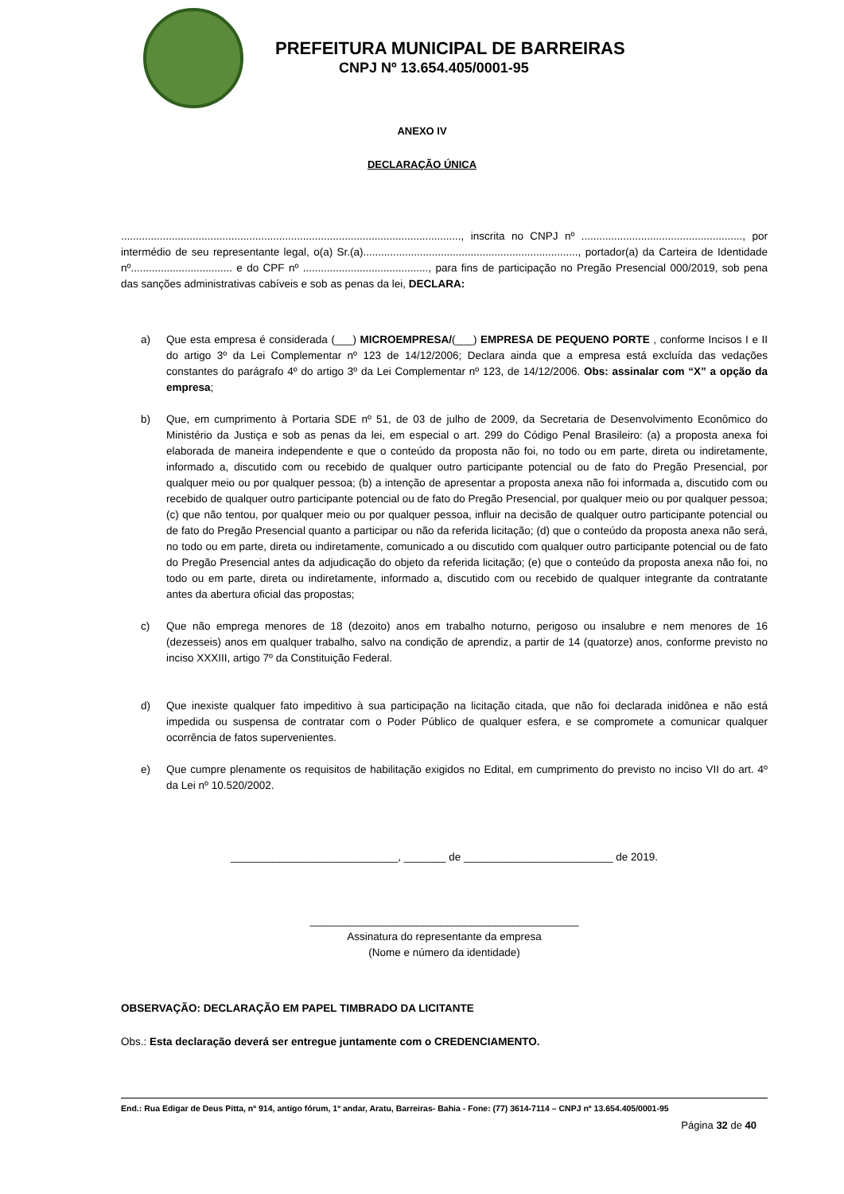PREFEITURA MUNICIPAL DE BARREIRAS
CNPJ Nº 13.654.405/0001-95
ANEXO IV
DECLARAÇÃO ÚNICA
.................................................................................................................., inscrita no CNPJ nº ......................................................, por intermédio de seu representante legal, o(a) Sr.(a)........................................................................, portador(a) da Carteira de Identidade nº.................................. e do CPF nº .........................................., para fins de participação no Pregão Presencial 000/2019, sob pena das sanções administrativas cabíveis e sob as penas da lei, DECLARA:
a) Que esta empresa é considerada (___) MICROEMPRESA/(___) EMPRESA DE PEQUENO PORTE , conforme Incisos I e II do artigo 3º da Lei Complementar nº 123 de 14/12/2006; Declara ainda que a empresa está excluída das vedações constantes do parágrafo 4º do artigo 3º da Lei Complementar nº 123, de 14/12/2006. Obs: assinalar com “X” a opção da empresa;
b) Que, em cumprimento à Portaria SDE nº 51, de 03 de julho de 2009, da Secretaria de Desenvolvimento Econômico do Ministério da Justiça e sob as penas da lei, em especial o art. 299 do Código Penal Brasileiro: (a) a proposta anexa foi elaborada de maneira independente e que o conteúdo da proposta não foi, no todo ou em parte, direta ou indiretamente, informado a, discutido com ou recebido de qualquer outro participante potencial ou de fato do Pregão Presencial, por qualquer meio ou por qualquer pessoa; (b) a intenção de apresentar a proposta anexa não foi informada a, discutido com ou recebido de qualquer outro participante potencial ou de fato do Pregão Presencial, por qualquer meio ou por qualquer pessoa; (c) que não tentou, por qualquer meio ou por qualquer pessoa, influir na decisão de qualquer outro participante potencial ou de fato do Pregão Presencial quanto a participar ou não da referida licitação; (d) que o conteúdo da proposta anexa não será, no todo ou em parte, direta ou indiretamente, comunicado a ou discutido com qualquer outro participante potencial ou de fato do Pregão Presencial antes da adjudicação do objeto da referida licitação; (e) que o conteúdo da proposta anexa não foi, no todo ou em parte, direta ou indiretamente, informado a, discutido com ou recebido de qualquer integrante da contratante antes da abertura oficial das propostas;
c) Que não emprega menores de 18 (dezoito) anos em trabalho noturno, perigoso ou insalubre e nem menores de 16 (dezesseis) anos em qualquer trabalho, salvo na condição de aprendiz, a partir de 14 (quatorze) anos, conforme previsto no inciso XXXIII, artigo 7º da Constituição Federal.
d) Que inexiste qualquer fato impeditivo à sua participação na licitação citada, que não foi declarada inidônea e não está impedida ou suspensa de contratar com o Poder Público de qualquer esfera, e se compromete a comunicar qualquer ocorrência de fatos supervenientes.
e) Que cumpre plenamente os requisitos de habilitação exigidos no Edital, em cumprimento do previsto no inciso VII do art. 4º da Lei nº 10.520/2002.
____________________________, _______ de _________________________ de 2019.
_____________________________________________
Assinatura do representante da empresa
(Nome e número da identidade)
OBSERVAÇÃO: DECLARAÇÃO EM PAPEL TIMBRADO DA LICITANTE
Obs.: Esta declaração deverá ser entregue juntamente com o CREDENCIAMENTO.
End.: Rua Edigar de Deus Pitta, nº 914, antigo fórum, 1º andar, Aratu, Barreiras- Bahia - Fone: (77) 3614-7114 – CNPJ nº 13.654.405/0001-95
Página 32 de 40